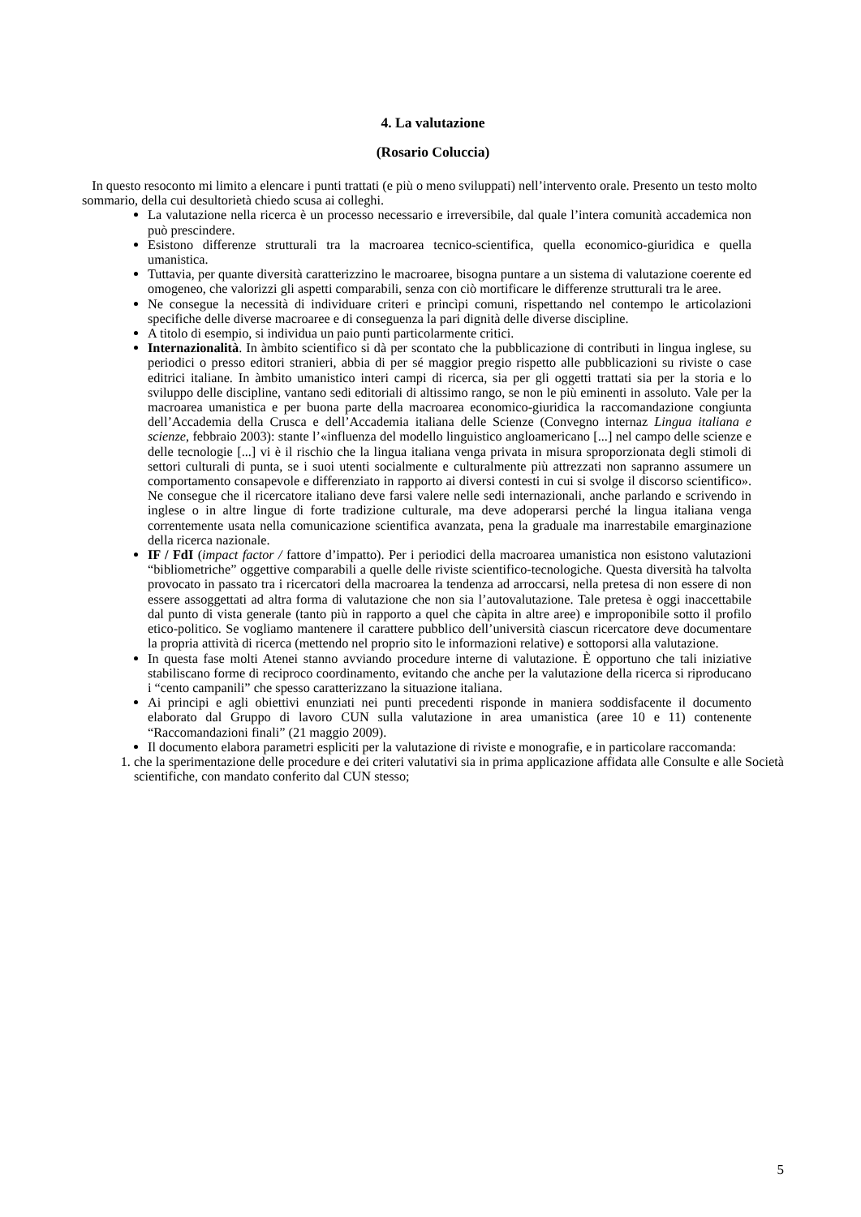4. La valutazione
(Rosario Coluccia)
In questo resoconto mi limito a elencare i punti trattati (e più o meno sviluppati) nell’intervento orale. Presento un testo molto sommario, della cui desultorietà chiedo scusa ai colleghi.
La valutazione nella ricerca è un processo necessario e irreversibile, dal quale l’intera comunità accademica non può prescindere.
Esistono differenze strutturali tra la macroarea tecnico-scientifica, quella economico-giuridica e quella umanistica.
Tuttavia, per quante diversità caratterizzino le macroaree, bisogna puntare a un sistema di valutazione coerente ed omogeneo, che valorizzi gli aspetti comparabili, senza con ciò mortificare le differenze strutturali tra le aree.
Ne consegue la necessità di individuare criteri e princìpi comuni, rispettando nel contempo le articolazioni specifiche delle diverse macroaree e di conseguenza la pari dignità delle diverse discipline.
A titolo di esempio, si individua un paio punti particolarmente critici.
Internazionalità. In àmbito scientifico si dà per scontato che la pubblicazione di contributi in lingua inglese, su periodici o presso editori stranieri, abbia di per sé maggior pregio rispetto alle pubblicazioni su riviste o case editrici italiane. In àmbito umanistico interi campi di ricerca, sia per gli oggetti trattati sia per la storia e lo sviluppo delle discipline, vantano sedi editoriali di altissimo rango, se non le più eminenti in assoluto. Vale per la macroarea umanistica e per buona parte della macroarea economico-giuridica la raccomandazione congiunta dell’Accademia della Crusca e dell’Accademia italiana delle Scienze (Convegno internaz Lingua italiana e scienze, febbraio 2003): stante l’«influenza del modello linguistico angloamericano [...] nel campo delle scienze e delle tecnologie [...] vi è il rischio che la lingua italiana venga privata in misura sproporzionata degli stimoli di settori culturali di punta, se i suoi utenti socialmente e culturalmente più attrezzati non sapranno assumere un comportamento consapevole e differenziato in rapporto ai diversi contesti in cui si svolge il discorso scientifico». Ne consegue che il ricercatore italiano deve farsi valere nelle sedi internazionali, anche parlando e scrivendo in inglese o in altre lingue di forte tradizione culturale, ma deve adoperarsi perché la lingua italiana venga correntemente usata nella comunicazione scientifica avanzata, pena la graduale ma inarrestabile emarginazione della ricerca nazionale.
IF / FdI (impact factor / fattore d’impatto). Per i periodici della macroarea umanistica non esistono valutazioni “bibliometriche” oggettive comparabili a quelle delle riviste scientifico-tecnologiche. Questa diversità ha talvolta provocato in passato tra i ricercatori della macroarea la tendenza ad arroccarsi, nella pretesa di non essere di non essere assoggettati ad altra forma di valutazione che non sia l’autovalutazione. Tale pretesa è oggi inaccettabile dal punto di vista generale (tanto più in rapporto a quel che càpita in altre aree) e improponibile sotto il profilo etico-politico. Se vogliamo mantenere il carattere pubblico dell’università ciascun ricercatore deve documentare la propria attività di ricerca (mettendo nel proprio sito le informazioni relative) e sottoporsi alla valutazione.
In questa fase molti Atenei stanno avviando procedure interne di valutazione. È opportuno che tali iniziative stabiliscano forme di reciproco coordinamento, evitando che anche per la valutazione della ricerca si riproducano i “cento campanili” che spesso caratterizzano la situazione italiana.
Ai principi e agli obiettivi enunziati nei punti precedenti risponde in maniera soddisfacente il documento elaborato dal Gruppo di lavoro CUN sulla valutazione in area umanistica (aree 10 e 11) contenente “Raccomandazioni finali” (21 maggio 2009).
Il documento elabora parametri espliciti per la valutazione di riviste e monografie, e in particolare raccomanda:
1. che la sperimentazione delle procedure e dei criteri valutativi sia in prima applicazione affidata alle Consulte e alle Società scientifiche, con mandato conferito dal CUN stesso;
5